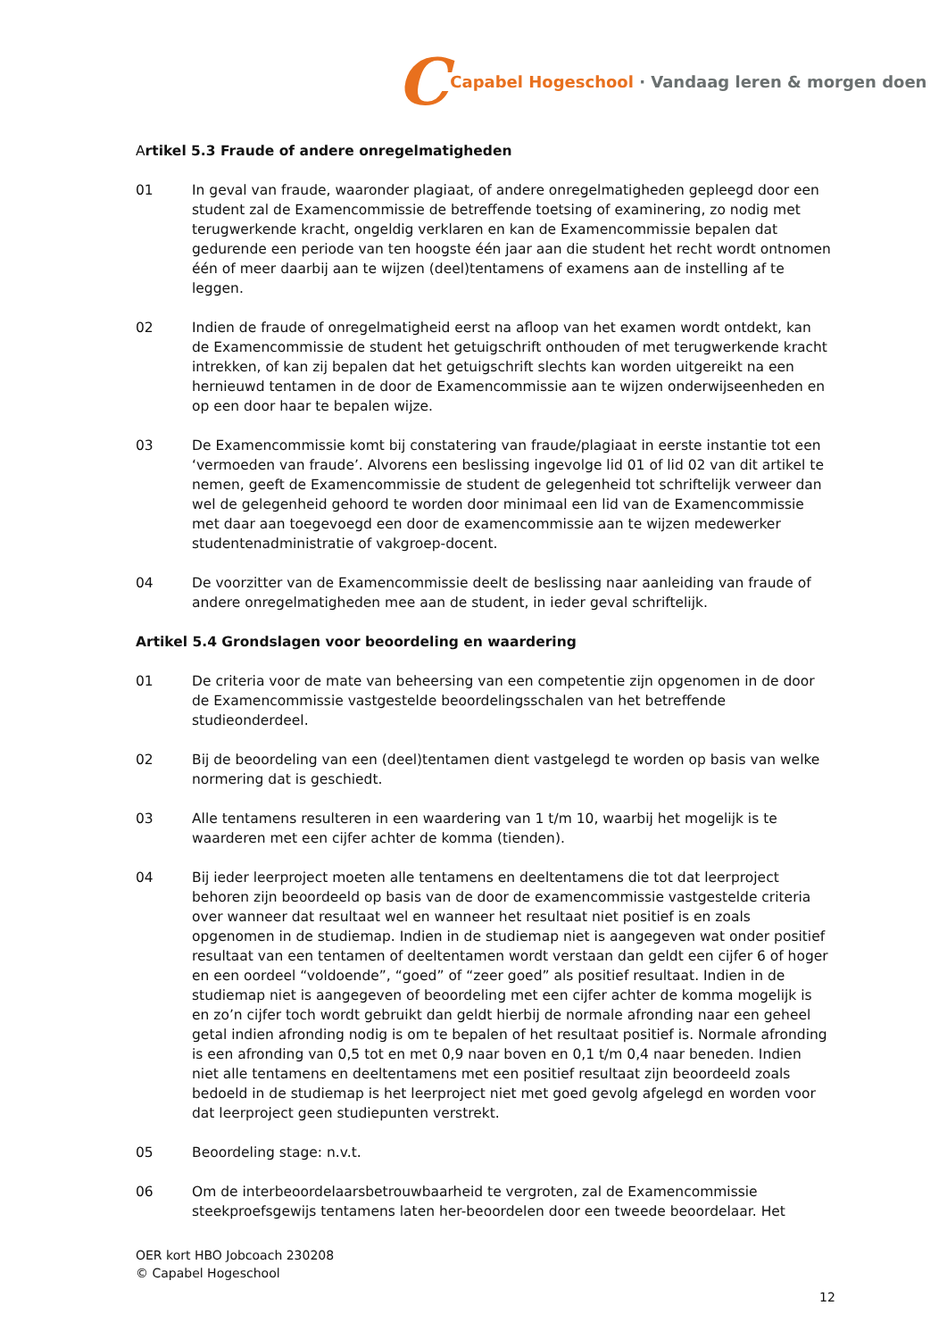C Capabel Hogeschool · Vandaag leren & morgen doen
Artikel 5.3 Fraude of andere onregelmatigheden
01 In geval van fraude, waaronder plagiaat, of andere onregelmatigheden gepleegd door een student zal de Examencommissie de betreffende toetsing of examinering, zo nodig met terugwerkende kracht, ongeldig verklaren en kan de Examencommissie bepalen dat gedurende een periode van ten hoogste één jaar aan die student het recht wordt ontnomen één of meer daarbij aan te wijzen (deel)tentamens of examens aan de instelling af te leggen.
02 Indien de fraude of onregelmatigheid eerst na afloop van het examen wordt ontdekt, kan de Examencommissie de student het getuigschrift onthouden of met terugwerkende kracht intrekken, of kan zij bepalen dat het getuigschrift slechts kan worden uitgereikt na een hernieuwd tentamen in de door de Examencommissie aan te wijzen onderwijseenheden en op een door haar te bepalen wijze.
03 De Examencommissie komt bij constatering van fraude/plagiaat in eerste instantie tot een ‘vermoeden van fraude’. Alvorens een beslissing ingevolge lid 01 of lid 02 van dit artikel te nemen, geeft de Examencommissie de student de gelegenheid tot schriftelijk verweer dan wel de gelegenheid gehoord te worden door minimaal een lid van de Examencommissie met daar aan toegevoegd een door de examencommissie aan te wijzen medewerker studentenadministratie of vakgroep-docent.
04 De voorzitter van de Examencommissie deelt de beslissing naar aanleiding van fraude of andere onregelmatigheden mee aan de student, in ieder geval schriftelijk.
Artikel 5.4 Grondslagen voor beoordeling en waardering
01 De criteria voor de mate van beheersing van een competentie zijn opgenomen in de door de Examencommissie vastgestelde beoordelingsschalen van het betreffende studieonderdeel.
02 Bij de beoordeling van een (deel)tentamen dient vastgelegd te worden op basis van welke normering dat is geschiedt.
03 Alle tentamens resulteren in een waardering van 1 t/m 10, waarbij het mogelijk is te waarderen met een cijfer achter de komma (tienden).
04 Bij ieder leerproject moeten alle tentamens en deeltentamens die tot dat leerproject behoren zijn beoordeeld op basis van de door de examencommissie vastgestelde criteria over wanneer dat resultaat wel en wanneer het resultaat niet positief is en zoals opgenomen in de studiemap. Indien in de studiemap niet is aangegeven wat onder positief resultaat van een tentamen of deeltentamen wordt verstaan dan geldt een cijfer 6 of hoger en een oordeel “voldoende”, “goed” of “zeer goed” als positief resultaat. Indien in de studiemap niet is aangegeven of beoordeling met een cijfer achter de komma mogelijk is en zo’n cijfer toch wordt gebruikt dan geldt hierbij de normale afronding naar een geheel getal indien afronding nodig is om te bepalen of het resultaat positief is. Normale afronding is een afronding van 0,5 tot en met 0,9 naar boven en 0,1 t/m 0,4 naar beneden. Indien niet alle tentamens en deeltentamens met een positief resultaat zijn beoordeeld zoals bedoeld in de studiemap is het leerproject niet met goed gevolg afgelegd en worden voor dat leerproject geen studiepunten verstrekt.
05 Beoordeling stage: n.v.t.
06 Om de interbeoordelaarsbetrouwbaarheid te vergroten, zal de Examencommissie steekproefsgewijs tentamens laten her-beoordelen door een tweede beoordelaar. Het
OER kort HBO Jobcoach 230208
© Capabel Hogeschool
12